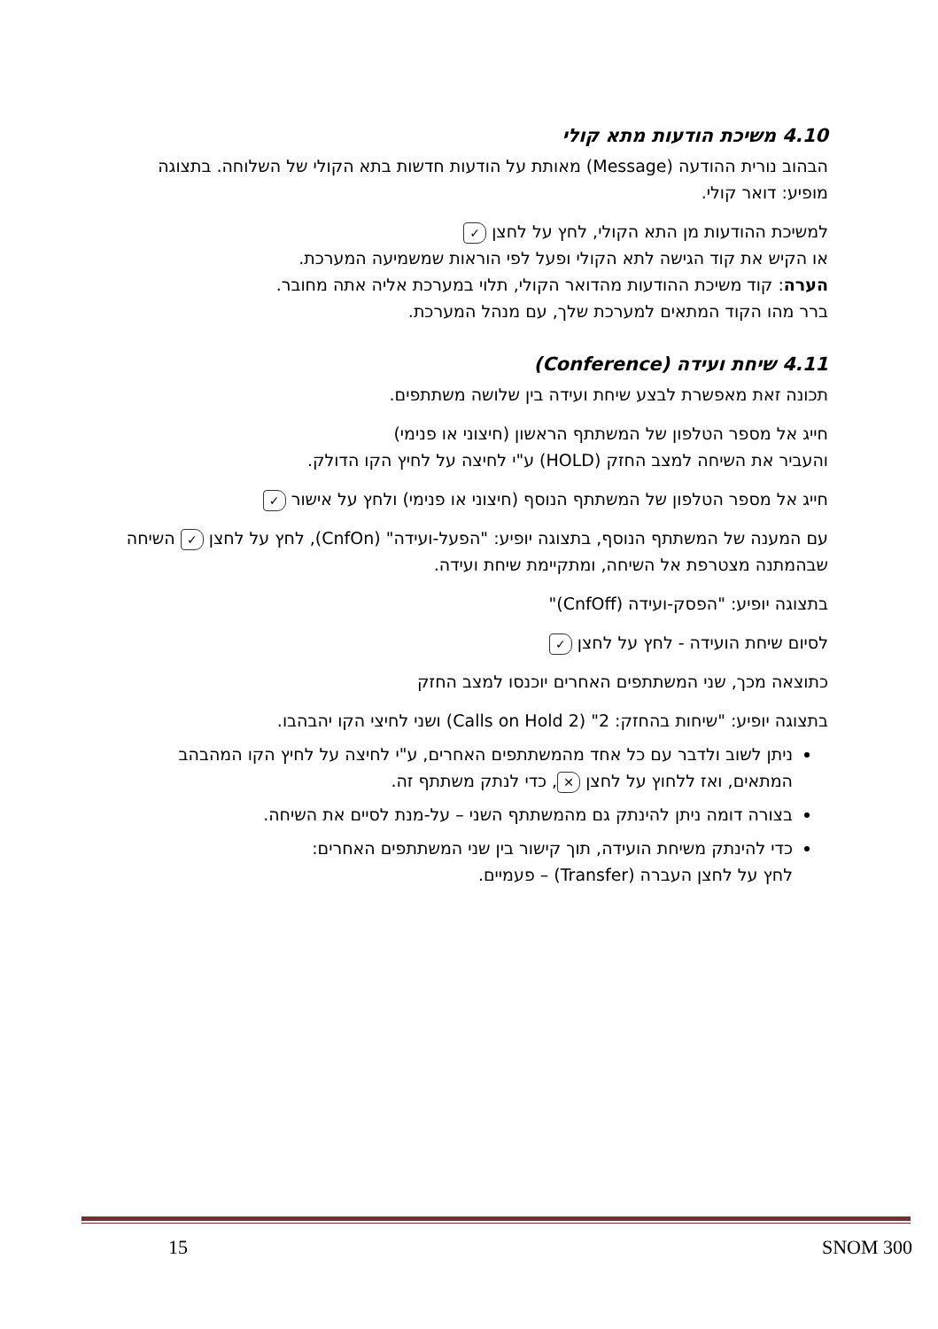4.10 משיכת הודעות מתא קולי
הבהוב נורית ההודעה (Message) מאותת על הודעות חדשות בתא הקולי של השלוחה. בתצוגה מופיע: דואר קולי.
למשיכת ההודעות מן התא הקולי, לחץ על לחצן ✓
או הקיש את קוד הגישה לתא הקולי ופעל לפי הוראות שמשמיעה המערכת.
הערה: קוד משיכת ההודעות מהדואר הקולי, תלוי במערכת אליה אתה מחובר.
ברר מהו הקוד המתאים למערכת שלך, עם מנהל המערכת.
4.11 שיחת ועידה (Conference)
תכונה זאת מאפשרת לבצע שיחת ועידה בין שלושה משתתפים.
חייג אל מספר הטלפון של המשתתף הראשון (חיצוני או פנימי)
והעביר את השיחה למצב החזק (HOLD) ע"י לחיצה על לחיץ הקו הדולק.
חייג אל מספר הטלפון של המשתתף הנוסף (חיצוני או פנימי) ולחץ על אישור ✓
עם המענה של המשתתף הנוסף, בתצוגה יופיע: "הפעל-ועידה" (CnfOn), לחץ על לחצן ✓ השיחה שבהמתנה מצטרפת אל השיחה, ומתקיימת שיחת ועידה.
בתצוגה יופיע: "הפסק-ועידה (CnfOff)"
לסיום שיחת הועידה - לחץ על לחצן ✓
כתוצאה מכך, שני המשתתפים האחרים יוכנסו למצב החזק
בתצוגה יופיע: "שיחות בהחזק: 2" (Calls on Hold 2) ושני לחיצי הקו יהבהבו.
ניתן לשוב ולדבר עם כל אחד מהמשתתפים האחרים, ע"י לחיצה על לחיץ הקו המהבהב המתאים, ואז ללחוץ על לחצן ✕, כדי לנתק משתתף זה.
בצורה דומה ניתן להינתק גם מהמשתתף השני – על-מנת לסיים את השיחה.
כדי להינתק משיחת הועידה, תוך קישור בין שני המשתתפים האחרים:
לחץ על לחצן העברה (Transfer) – פעמיים.
15 SNOM 300